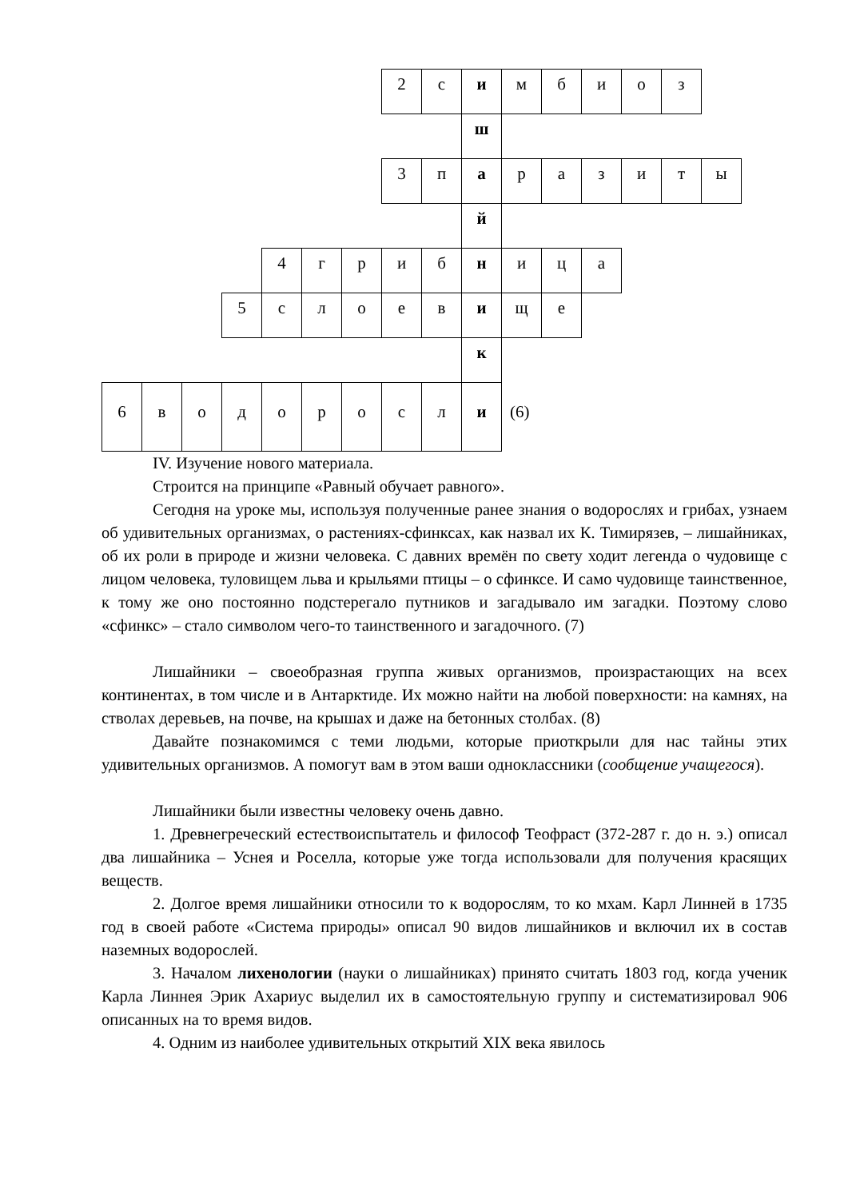| | | | | | | | 2 | с | и | м | б | и | о | з | |
| | | | | | | | | | ш | | | | | | |
| | | | | | | | 3 | п | а | р | а | з | и | т | ы |
| | | | | | | | | | й | | | | | | |
| | | | | 4 | г | р | и | б | н | и | ц | а | | | |
| | | | 5 | с | л | о | е | в | и | щ | е | | | | |
| | | | | | | | | | к | | | | | | |
| 6 | в | о | д | о | р | о | с | л | и | (6) | | | | | |
IV. Изучение нового материала.
Строится на принципе «Равный обучает равного».
Сегодня на уроке мы, используя полученные ранее знания о водорослях и грибах, узнаем об удивительных организмах, о растениях-сфинксах, как назвал их К. Тимирязев, – лишайниках, об их роли в природе и жизни человека. С давних времён по свету ходит легенда о чудовище с лицом человека, туловищем льва и крыльями птицы – о сфинксе. И само чудовище таинственное, к тому же оно постоянно подстерегало путников и загадывало им загадки. Поэтому слово «сфинкс» – стало символом чего-то таинственного и загадочного. (7)
Лишайники – своеобразная группа живых организмов, произрастающих на всех континентах, в том числе и в Антарктиде. Их можно найти на любой поверхности: на камнях, на стволах деревьев, на почве, на крышах и даже на бетонных столбах. (8)
Давайте познакомимся с теми людьми, которые приоткрыли для нас тайны этих удивительных организмов. А помогут вам в этом ваши одноклассники (сообщение учащегося).
Лишайники были известны человеку очень давно.
1. Древнегреческий естествоиспытатель и философ Теофраст (372-287 г. до н. э.) описал два лишайника – Уснея и Роселла, которые уже тогда использовали для получения красящих веществ.
2. Долгое время лишайники относили то к водорослям, то ко мхам. Карл Линней в 1735 год в своей работе «Система природы» описал 90 видов лишайников и включил их в состав наземных водорослей.
3. Началом лихенологии (науки о лишайниках) принято считать 1803 год, когда ученик Карла Линнея Эрик Ахариус выделил их в самостоятельную группу и систематизировал 906 описанных на то время видов.
4. Одним из наиболее удивительных открытий XIX века явилось